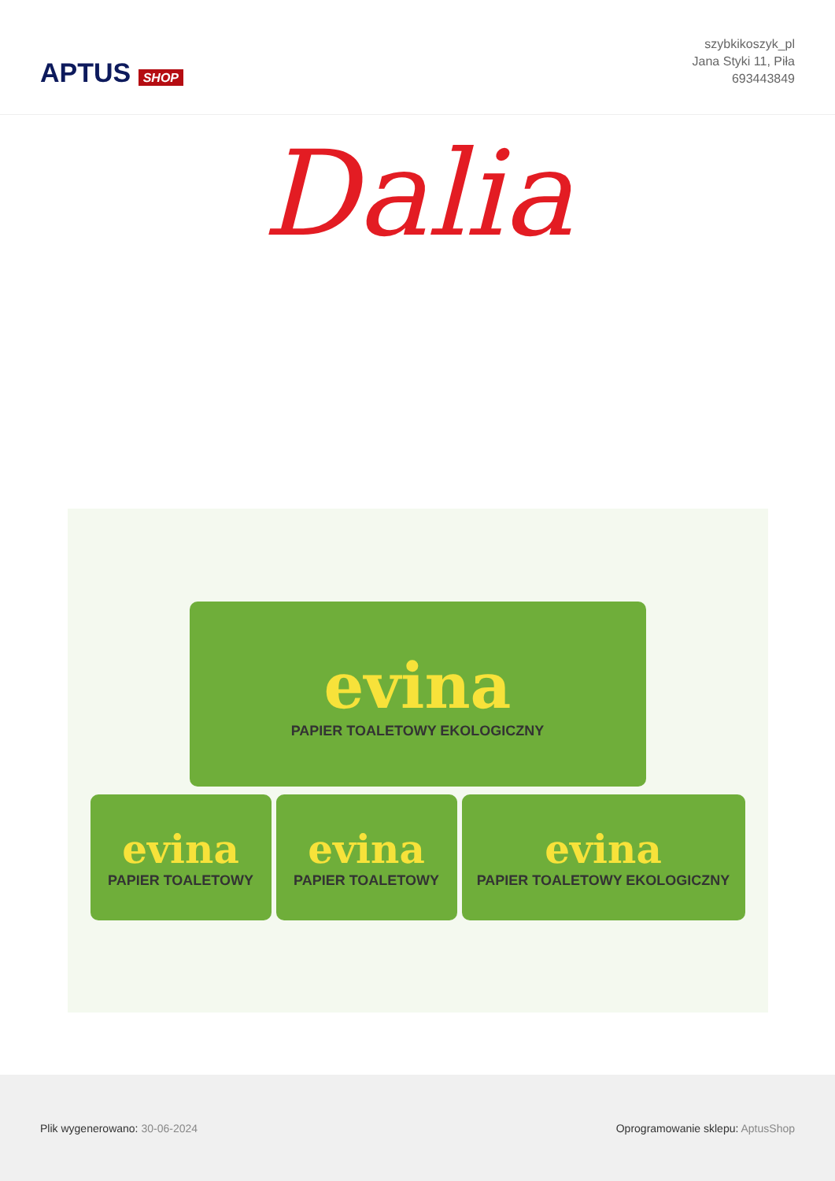APTUS SHOP
szybkikoszyk_pl
Jana Styki 11, Piła
693443849
Dalia
evina
PAPIER TOALETOWY EKOLOGICZNY
evina
PAPIER TOALETOWY
evina
PAPIER TOALETOWY
evina
PAPIER TOALETOWY EKOLOGICZNY
Plik wygenerowano: 30-06-2024
Oprogramowanie sklepu: AptusShop